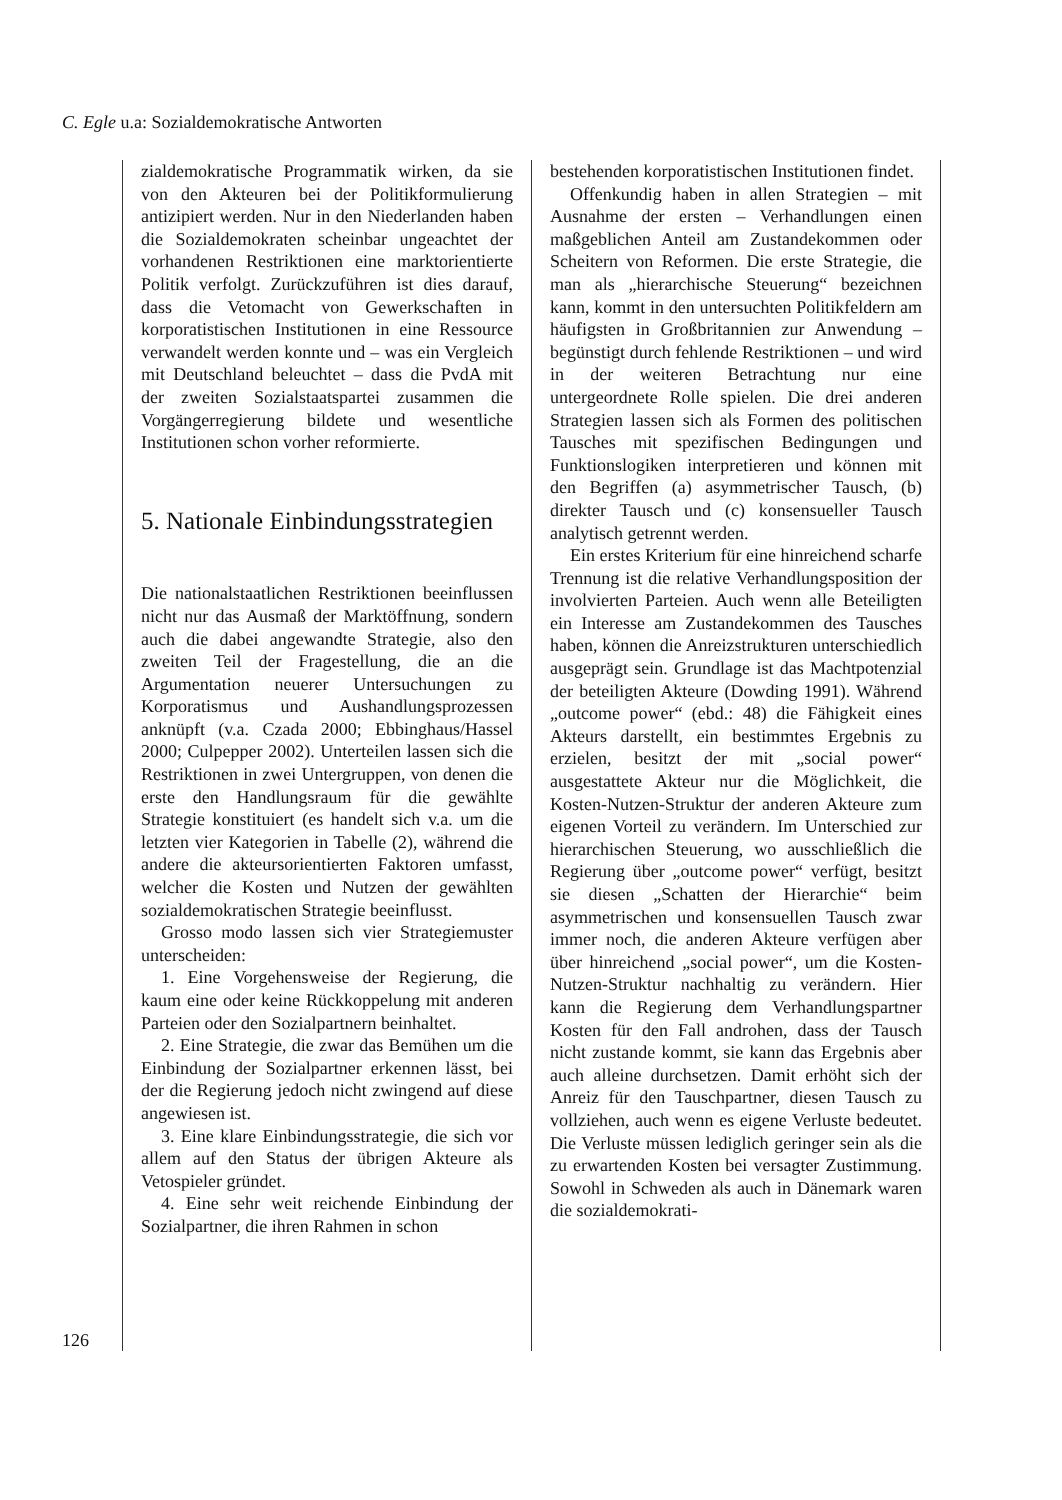C. Egle u.a: Sozialdemokratische Antworten
126
zialdemokratische Programmatik wirken, da sie von den Akteuren bei der Politikformulierung antizipiert werden. Nur in den Niederlanden haben die Sozialdemokraten scheinbar ungeachtet der vorhandenen Restriktionen eine marktorientierte Politik verfolgt. Zurückzuführen ist dies darauf, dass die Vetomacht von Gewerkschaften in korporatistischen Institutionen in eine Ressource verwandelt werden konnte und – was ein Vergleich mit Deutschland beleuchtet – dass die PvdA mit der zweiten Sozialstaatspartei zusammen die Vorgängerregierung bildete und wesentliche Institutionen schon vorher reformierte.
5. Nationale Einbindungsstrategien
Die nationalstaatlichen Restriktionen beeinflussen nicht nur das Ausmaß der Marktöffnung, sondern auch die dabei angewandte Strategie, also den zweiten Teil der Fragestellung, die an die Argumentation neuerer Untersuchungen zu Korporatismus und Aushandlungsprozessen anknüpft (v.a. Czada 2000; Ebbinghaus/Hassel 2000; Culpepper 2002). Unterteilen lassen sich die Restriktionen in zwei Untergruppen, von denen die erste den Handlungsraum für die gewählte Strategie konstituiert (es handelt sich v.a. um die letzten vier Kategorien in Tabelle (2), während die andere die akteursorientierten Faktoren umfasst, welcher die Kosten und Nutzen der gewählten sozialdemokratischen Strategie beeinflusst.
Grosso modo lassen sich vier Strategiemuster unterscheiden:
1. Eine Vorgehensweise der Regierung, die kaum eine oder keine Rückkoppelung mit anderen Parteien oder den Sozialpartnern beinhaltet.
2. Eine Strategie, die zwar das Bemühen um die Einbindung der Sozialpartner erkennen lässt, bei der die Regierung jedoch nicht zwingend auf diese angewiesen ist.
3. Eine klare Einbindungsstrategie, die sich vor allem auf den Status der übrigen Akteure als Vetospieler gründet.
4. Eine sehr weit reichende Einbindung der Sozialpartner, die ihren Rahmen in schon
bestehenden korporatistischen Institutionen findet.
Offenkundig haben in allen Strategien – mit Ausnahme der ersten – Verhandlungen einen maßgeblichen Anteil am Zustandekommen oder Scheitern von Reformen. Die erste Strategie, die man als „hierarchische Steuerung“ bezeichnen kann, kommt in den untersuchten Politikfeldern am häufigsten in Großbritannien zur Anwendung – begünstigt durch fehlende Restriktionen – und wird in der weiteren Betrachtung nur eine untergeordnete Rolle spielen. Die drei anderen Strategien lassen sich als Formen des politischen Tausches mit spezifischen Bedingungen und Funktionslogiken interpretieren und können mit den Begriffen (a) asymmetrischer Tausch, (b) direkter Tausch und (c) konsensueller Tausch analytisch getrennt werden.
Ein erstes Kriterium für eine hinreichend scharfe Trennung ist die relative Verhandlungsposition der involvierten Parteien. Auch wenn alle Beteiligten ein Interesse am Zustandekommen des Tausches haben, können die Anreizstrukturen unterschiedlich ausgeprägt sein. Grundlage ist das Machtpotenzial der beteiligten Akteure (Dowding 1991). Während „outcome power“ (ebd.: 48) die Fähigkeit eines Akteurs darstellt, ein bestimmtes Ergebnis zu erzielen, besitzt der mit „social power“ ausgestattete Akteur nur die Möglichkeit, die Kosten-Nutzen-Struktur der anderen Akteure zum eigenen Vorteil zu verändern. Im Unterschied zur hierarchischen Steuerung, wo ausschließlich die Regierung über „outcome power“ verfügt, besitzt sie diesen „Schatten der Hierarchie“ beim asymmetrischen und konsensuellen Tausch zwar immer noch, die anderen Akteure verfügen aber über hinreichend „social power“, um die Kosten-Nutzen-Struktur nachhaltig zu verändern. Hier kann die Regierung dem Verhandlungspartner Kosten für den Fall androhen, dass der Tausch nicht zustande kommt, sie kann das Ergebnis aber auch alleine durchsetzen. Damit erhöht sich der Anreiz für den Tauschpartner, diesen Tausch zu vollziehen, auch wenn es eigene Verluste bedeutet. Die Verluste müssen lediglich geringer sein als die zu erwartenden Kosten bei versagter Zustimmung. Sowohl in Schweden als auch in Dänemark waren die sozialdemokrati-